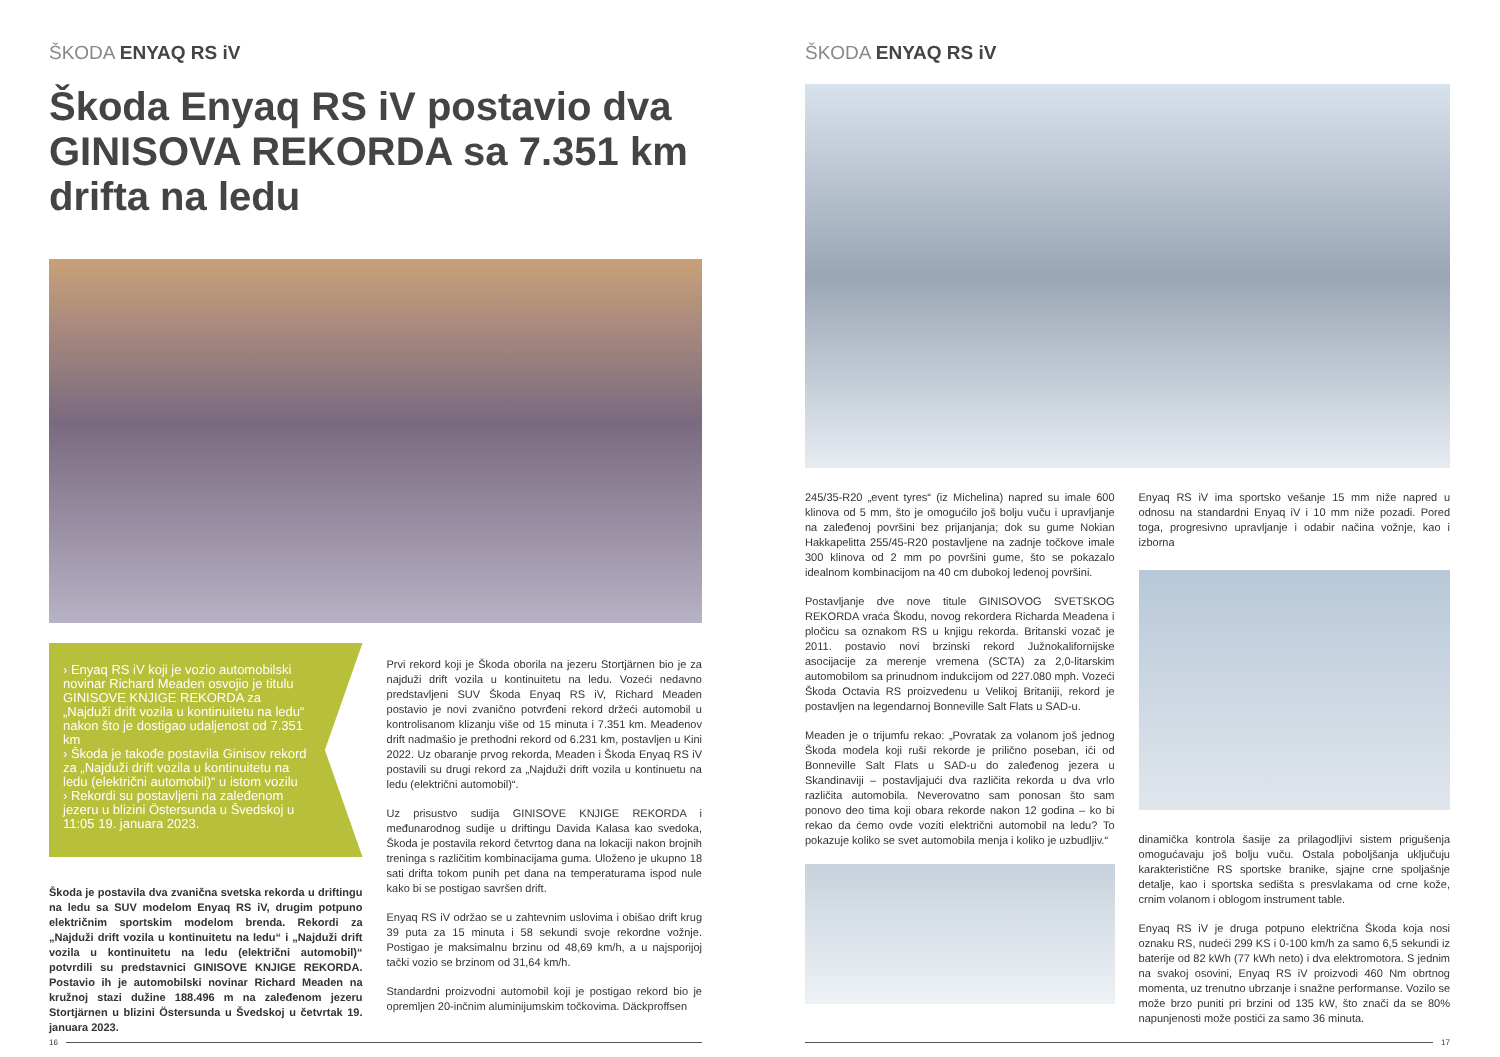ŠKODA ENYAQ RS iV
Škoda Enyaq RS iV postavio dva GINISOVA REKORDA sa 7.351 km drifta na ledu
› Enyaq RS iV koji je vozio automobilski novinar Richard Meaden osvojio je titulu GINISOVE KNJIGE REKORDA za „Najduži drift vozila u kontinuitetu na ledu“ nakon što je dostigao udaljenost od 7.351 km
› Škoda je takođe postavila Ginisov rekord za „Najduži drift vozila u kontinuitetu na ledu (električni automobil)“ u istom vozilu
› Rekordi su postavljeni na zaleđenom jezeru u blizini Östersunda u Švedskoj u 11:05 19. januara 2023.
Škoda je postavila dva zvanična svetska rekorda u driftingu na ledu sa SUV modelom Enyaq RS iV, drugim potpuno električnim sportskim modelom brenda. Rekordi za „Najduži drift vozila u kontinuitetu na ledu“ i „Najduži drift vozila u kontinuitetu na ledu (električni automobil)“ potvrdili su predstavnici GINISOVE KNJIGE REKORDA. Postavio ih je automobilski novinar Richard Meaden na kružnoj stazi dužine 188.496 m na zaleđenom jezeru Stortjärnen u blizini Östersunda u Švedskoj u četvrtak 19. januara 2023.
Prvi rekord koji je Škoda oborila na jezeru Stortjärnen bio je za najduži drift vozila u kontinuitetu na ledu. Vozeći nedavno predstavljeni SUV Škoda Enyaq RS iV, Richard Meaden postavio je novi zvanično potvrđeni rekord držeći automobil u kontrolisanom klizanju više od 15 minuta i 7.351 km. Meadenov drift nadmašio je prethodni rekord od 6.231 km, postavljen u Kini 2022. Uz obaranje prvog rekorda, Meaden i Škoda Enyaq RS iV postavili su drugi rekord za „Najduži drift vozila u kontinuetu na ledu (električni automobil)“.
Uz prisustvo sudija GINISOVE KNJIGE REKORDA i međunarodnog sudije u driftingu Davida Kalasa kao svedoka, Škoda je postavila rekord četvrtog dana na lokaciji nakon brojnih treninga s različitim kombinacijama guma. Uloženo je ukupno 18 sati drifta tokom punih pet dana na temperaturama ispod nule kako bi se postigao savršen drift.
Enyaq RS iV održao se u zahtevnim uslovima i obišao drift krug 39 puta za 15 minuta i 58 sekundi svoje rekordne vožnje. Postigao je maksimalnu brzinu od 48,69 km/h, a u najsporijoj tački vozio se brzinom od 31,64 km/h.
Standardni proizvodni automobil koji je postigao rekord bio je opremljen 20-inčnim aluminijumskim točkovima. Däckproffsen
16
ŠKODA ENYAQ RS iV
245/35-R20 „event tyres“ (iz Michelina) napred su imale 600 klinova od 5 mm, što je omogućilo još bolju vuču i upravljanje na zaleđenoj površini bez prijanjanja; dok su gume Nokian Hakkapelitta 255/45-R20 postavljene na zadnje točkove imale 300 klinova od 2 mm po površini gume, što se pokazalo idealnom kombinacijom na 40 cm dubokoj ledenoj površini.
Postavljanje dve nove titule GINISOVOG SVETSKOG REKORDA vraća Škodu, novog rekordera Richarda Meadena i pločicu sa oznakom RS u knjigu rekorda. Britanski vozač je 2011. postavio novi brzinski rekord Južnokalifornijske asocijacije za merenje vremena (SCTA) za 2,0-litarskim automobilom sa prinudnom indukcijom od 227.080 mph. Vozeći Škoda Octavia RS proizvedenu u Velikoj Britaniji, rekord je postavljen na legendarnoj Bonneville Salt Flats u SAD-u.
Meaden je o trijumfu rekao: „Povratak za volanom još jednog Škoda modela koji ruši rekorde je prilično poseban, ići od Bonneville Salt Flats u SAD-u do zaleđenog jezera u Skandinaviji – postavljajući dva različita rekorda u dva vrlo različita automobila. Neverovatno sam ponosan što sam ponovo deo tima koji obara rekorde nakon 12 godina – ko bi rekao da ćemo ovde voziti električni automobil na ledu? To pokazuje koliko se svet automobila menja i koliko je uzbudljiv.“
Enyaq RS iV ima sportsko vešanje 15 mm niže napred u odnosu na standardni Enyaq iV i 10 mm niže pozadi. Pored toga, progresivno upravljanje i odabir načina vožnje, kao i izborna
dinamička kontrola šasije za prilagodljivi sistem prigušenja omogućavaju još bolju vuču. Ostala poboljšanja uključuju karakteristične RS sportske branike, sjajne crne spoljašnje detalje, kao i sportska sedišta s presvlakama od crne kože, crnim volanom i oblogom instrument table.
Enyaq RS iV je druga potpuno električna Škoda koja nosi oznaku RS, nudeći 299 KS i 0-100 km/h za samo 6,5 sekundi iz baterije od 82 kWh (77 kWh neto) i dva elektromotora. S jednim na svakoj osovini, Enyaq RS iV proizvodi 460 Nm obrtnog momenta, uz trenutno ubrzanje i snažne performanse. Vozilo se može brzo puniti pri brzini od 135 kW, što znači da se 80% napunjenosti može postići za samo 36 minuta.
17